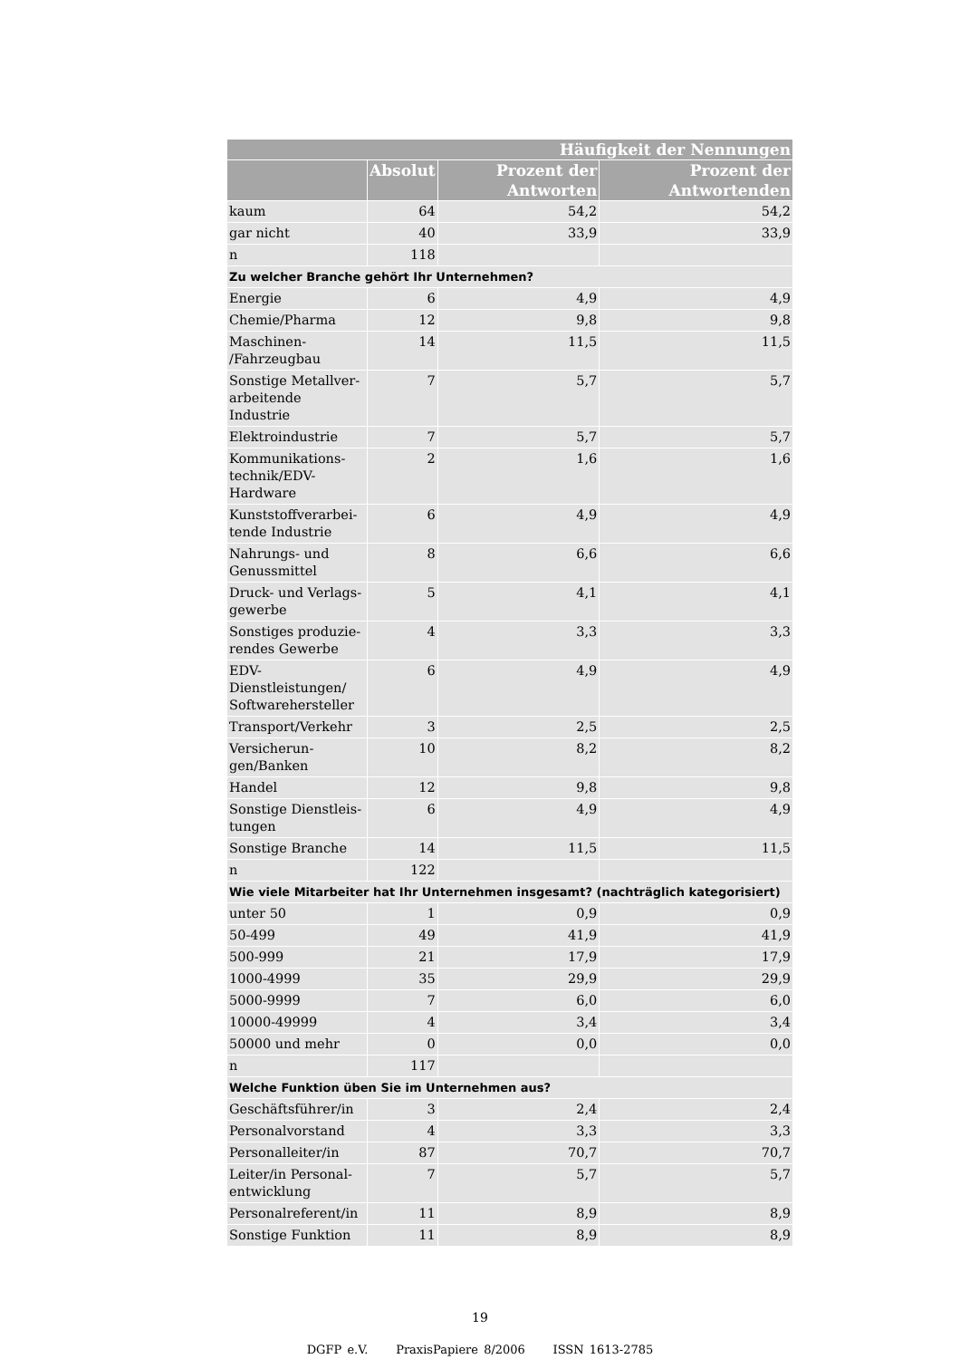| Häufigkeit der Nennungen | | | |
| --- | --- | --- | --- |
| | Absolut | Prozent der Antworten | Prozent der Antwortenden |
| kaum | 64 | 54,2 | 54,2 |
| gar nicht | 40 | 33,9 | 33,9 |
| n | 118 | | |
| Zu welcher Branche gehört Ihr Unternehmen? | | | |
| Energie | 6 | 4,9 | 4,9 |
| Chemie/Pharma | 12 | 9,8 | 9,8 |
| Maschinen- /Fahrzeugbau | 14 | 11,5 | 11,5 |
| Sonstige Metallver­arbeitende Industrie | 7 | 5,7 | 5,7 |
| Elektroindustrie | 7 | 5,7 | 5,7 |
| Kommunikations­technik/EDV-Hardware | 2 | 1,6 | 1,6 |
| Kunststoffverarbei­tende Industrie | 6 | 4,9 | 4,9 |
| Nahrungs- und Genussmittel | 8 | 6,6 | 6,6 |
| Druck- und Verlags­gewerbe | 5 | 4,1 | 4,1 |
| Sonstiges produzie­rendes Gewerbe | 4 | 3,3 | 3,3 |
| EDV-Dienstleistungen/ Softwarehersteller | 6 | 4,9 | 4,9 |
| Transport/Verkehr | 3 | 2,5 | 2,5 |
| Versicherun­gen/Banken | 10 | 8,2 | 8,2 |
| Handel | 12 | 9,8 | 9,8 |
| Sonstige Dienstleis­tungen | 6 | 4,9 | 4,9 |
| Sonstige Branche | 14 | 11,5 | 11,5 |
| n | 122 | | |
| Wie viele Mitarbeiter hat Ihr Unternehmen insgesamt? (nachträglich kategorisiert) | | | |
| unter 50 | 1 | 0,9 | 0,9 |
| 50-499 | 49 | 41,9 | 41,9 |
| 500-999 | 21 | 17,9 | 17,9 |
| 1000-4999 | 35 | 29,9 | 29,9 |
| 5000-9999 | 7 | 6,0 | 6,0 |
| 10000-49999 | 4 | 3,4 | 3,4 |
| 50000 und mehr | 0 | 0,0 | 0,0 |
| n | 117 | | |
| Welche Funktion üben Sie im Unternehmen aus? | | | |
| Geschäftsführer/in | 3 | 2,4 | 2,4 |
| Personalvorstand | 4 | 3,3 | 3,3 |
| Personalleiter/in | 87 | 70,7 | 70,7 |
| Leiter/in Personal­entwicklung | 7 | 5,7 | 5,7 |
| Personalreferent/in | 11 | 8,9 | 8,9 |
| Sonstige Funktion | 11 | 8,9 | 8,9 |
19
DGFP e.V. PraxisPapiere 8/2006 ISSN 1613-2785